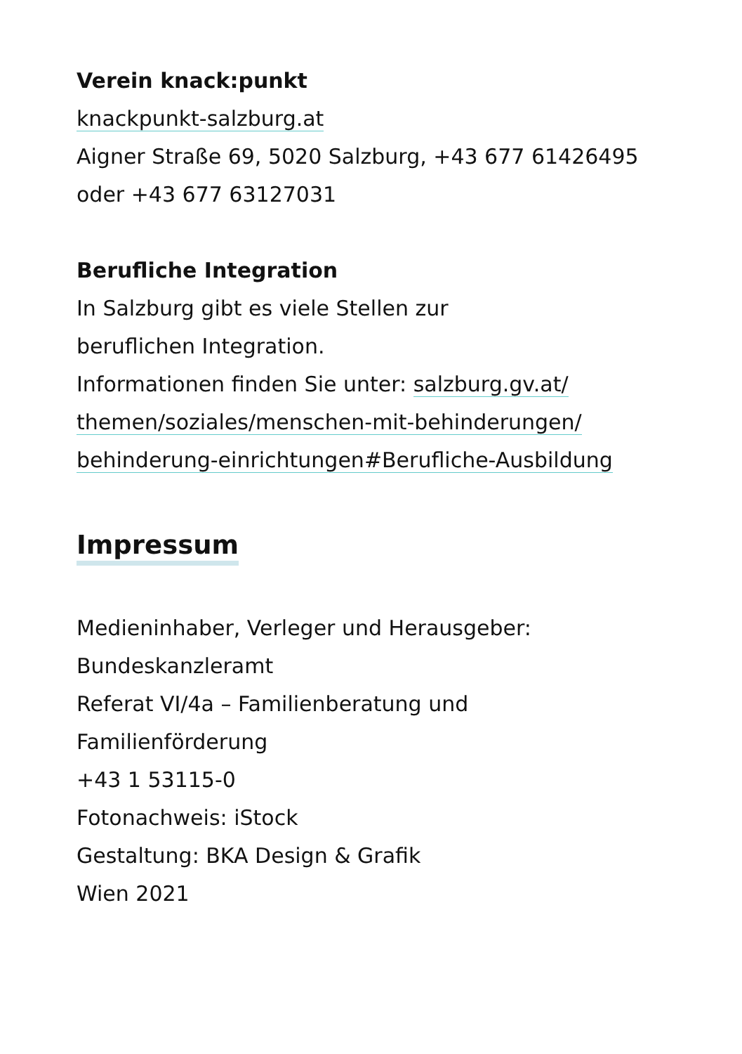Verein knack:punkt
knackpunkt-salzburg.at
Aigner Straße 69, 5020 Salzburg, +43 677 61426495
oder +43 677 63127031
Berufliche Integration
In Salzburg gibt es viele Stellen zur
beruflichen Integration.
Informationen finden Sie unter: salzburg.gv.at/
themen/soziales/menschen-mit-behinderungen/
behinderung-einrichtungen#Berufliche-Ausbildung
Impressum
Medieninhaber, Verleger und Herausgeber:
Bundeskanzleramt
Referat VI/4a – Familienberatung und
Familienförderung
+43 1 53115-0
Fotonachweis: iStock
Gestaltung: BKA Design & Grafik
Wien 2021